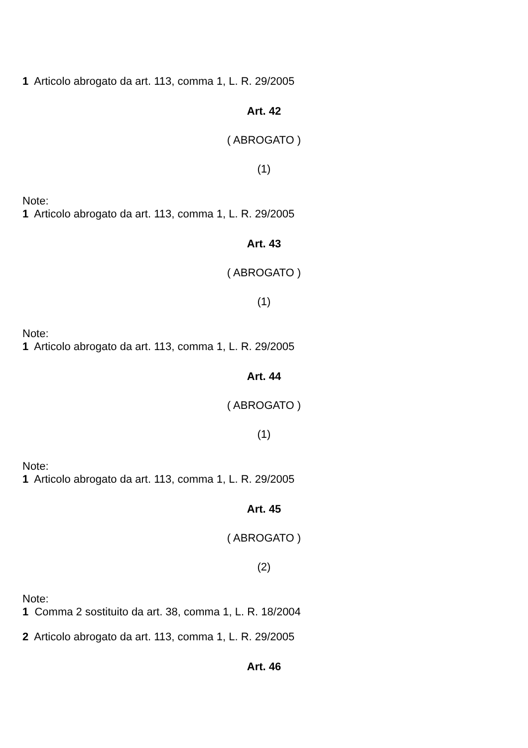1 Articolo abrogato da art. 113, comma 1, L. R. 29/2005
Art. 42
( ABROGATO )
(1)
Note:
1 Articolo abrogato da art. 113, comma 1, L. R. 29/2005
Art. 43
( ABROGATO )
(1)
Note:
1 Articolo abrogato da art. 113, comma 1, L. R. 29/2005
Art. 44
( ABROGATO )
(1)
Note:
1 Articolo abrogato da art. 113, comma 1, L. R. 29/2005
Art. 45
( ABROGATO )
(2)
Note:
1 Comma 2 sostituito da art. 38, comma 1, L. R. 18/2004
2 Articolo abrogato da art. 113, comma 1, L. R. 29/2005
Art. 46